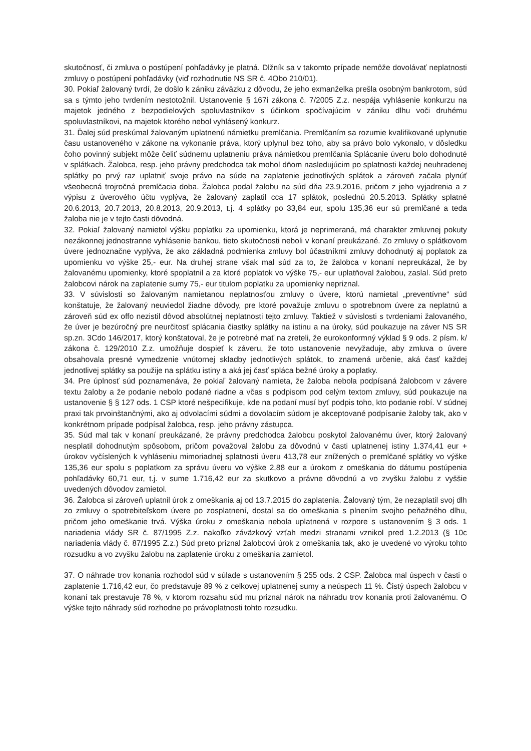skutočnosť, či zmluva o postúpení pohľadávky je platná. Dlžník sa v takomto prípade nemôže dovolávať neplatnosti zmluvy o postúpení pohľadávky (viď rozhodnutie NS SR č. 4Obo 210/01).
30. Pokiaľ žalovaný tvrdí, že došlo k zániku záväzku z dôvodu, že jeho exmanželka prešla osobným bankrotom, súd sa s týmto jeho tvrdením nestotožnil. Ustanovenie § 167i zákona č. 7/2005 Z.z. nespája vyhlásenie konkurzu na majetok jedného z bezpodielových spoluvlastníkov s účinkom spočívajúcim v zániku dlhu voči druhému spoluvlastníkovi, na majetok ktorého nebol vyhlásený konkurz.
31. Ďalej súd preskúmal žalovaným uplatnenú námietku premlčania. Premlčaním sa rozumie kvalifikované uplynutie času ustanoveného v zákone na vykonanie práva, ktorý uplynul bez toho, aby sa právo bolo vykonalo, v dôsledku čoho povinný subjekt môže čeliť súdnemu uplatneniu práva námietkou premlčania Splácanie úveru bolo dohodnuté v splátkach. Žalobca, resp. jeho právny predchodca tak mohol dňom nasledujúcim po splatnosti každej neuhradenej splátky po prvý raz uplatniť svoje právo na súde na zaplatenie jednotlivých splátok a zároveň začala plynúť všeobecná trojročná premlčacia doba. Žalobca podal žalobu na súd dňa 23.9.2016, pričom z jeho vyjadrenia a z výpisu z úverového účtu vyplýva, že žalovaný zaplatil cca 17 splátok, poslednú 20.5.2013. Splátky splatné 20.6.2013, 20.7.2013, 20.8.2013, 20.9.2013, t.j. 4 splátky po 33,84 eur, spolu 135,36 eur sú premlčané a teda žaloba nie je v tejto časti dôvodná.
32. Pokiaľ žalovaný namietol výšku poplatku za upomienku, ktorá je neprimeraná, má charakter zmluvnej pokuty nezákonnej jednostranne vyhlásenie bankou, tieto skutočnosti neboli v konaní preukázané. Zo zmluvy o splátkovom úvere jednoznačne vyplýva, že ako základná podmienka zmluvy bol účastníkmi zmluvy dohodnutý aj poplatok za upomienku vo výške 25,- eur. Na druhej strane však mal súd za to, že žalobca v konaní nepreukázal, že by žalovanému upomienky, ktoré spoplatnil a za ktoré poplatok vo výške 75,- eur uplatňoval žalobou, zaslal. Súd preto žalobcovi nárok na zaplatenie sumy 75,- eur titulom poplatku za upomienky nepriznal.
33. V súvislosti so žalovaným namietanou neplatnosťou zmluvy o úvere, ktorú namietal „preventívne“ súd konštatuje, že žalovaný neuviedol žiadne dôvody, pre ktoré považuje zmluvu o spotrebnom úvere za neplatnú a zároveň súd ex offo nezistil dôvod absolútnej neplatnosti tejto zmluvy. Taktiež v súvislosti s tvrdeniami žalovaného, že úver je bezúročný pre neurčitosť splácania čiastky splátky na istinu a na úroky, súd poukazuje na záver NS SR sp.zn. 3Cdo 146/2017, ktorý konštatoval, že je potrebné mať na zreteli, že eurokonformný výklad § 9 ods. 2 písm. k/ zákona č. 129/2010 Z.z. umožňuje dospieť k záveru, že toto ustanovenie nevyžaduje, aby zmluva o úvere obsahovala presné vymedzenie vnútornej skladby jednotlivých splátok, to znamená určenie, aká časť každej jednotlivej splátky sa použije na splátku istiny a aká jej časť spláca bežné úroky a poplatky.
34. Pre úplnosť súd poznamenáva, že pokiaľ žalovaný namieta, že žaloba nebola podpísaná žalobcom v závere textu žaloby a že podanie nebolo podané riadne a včas s podpisom pod celým textom zmluvy, súd poukazuje na ustanovenie § § 127 ods. 1 CSP ktoré nešpecifikuje, kde na podaní musí byť podpis toho, kto podanie robí. V súdnej praxi tak prvoinštančnými, ako aj odvolacími súdmi a dovolacím súdom je akceptované podpísanie žaloby tak, ako v konkrétnom prípade podpísal žalobca, resp. jeho právny zástupca.
35. Súd mal tak v konaní preukázané, že právny predchodca žalobcu poskytol žalovanému úver, ktorý žalovaný nesplatil dohodnutým spôsobom, pričom považoval žalobu za dôvodnú v časti uplatnenej istiny 1.374,41 eur + úrokov vyčíslených k vyhláseniu mimoriadnej splatnosti úveru 413,78 eur znížených o premlčané splátky vo výške 135,36 eur spolu s poplatkom za správu úveru vo výške 2,88 eur a úrokom z omeškania do dátumu postúpenia pohľadávky 60,71 eur, t.j. v sume 1.716,42 eur za skutkovo a právne dôvodnú a vo zvyšku žalobu z vyššie uvedených dôvodov zamietol.
36. Žalobca si zároveň uplatnil úrok z omeškania aj od 13.7.2015 do zaplatenia. Žalovaný tým, že nezaplatil svoj dlh zo zmluvy o spotrebiteľskom úvere po zosplatnení, dostal sa do omeškania s plnením svojho peňažného dlhu, pričom jeho omeškanie trvá. Výška úroku z omeškania nebola uplatnená v rozpore s ustanovením § 3 ods. 1 nariadenia vlády SR č. 87/1995 Z.z. nakoľko záväzkový vzťah medzi stranami vznikol pred 1.2.2013 (§ 10c nariadenia vlády č. 87/1995 Z.z.) Súd preto priznal žalobcovi úrok z omeškania tak, ako je uvedené vo výroku tohto rozsudku a vo zvyšku žalobu na zaplatenie úroku z omeškania zamietol.
37. O náhrade trov konania rozhodol súd v súlade s ustanovením § 255 ods. 2 CSP. Žalobca mal úspech v časti o zaplatenie 1.716,42 eur, čo predstavuje 89 % z celkovej uplatnenej sumy a neúspech 11 %. Čistý úspech žalobcu v konaní tak prestavuje 78 %, v ktorom rozsahu súd mu priznal nárok na náhradu trov konania proti žalovanému. O výške tejto náhrady súd rozhodne po právoplatnosti tohto rozsudku.